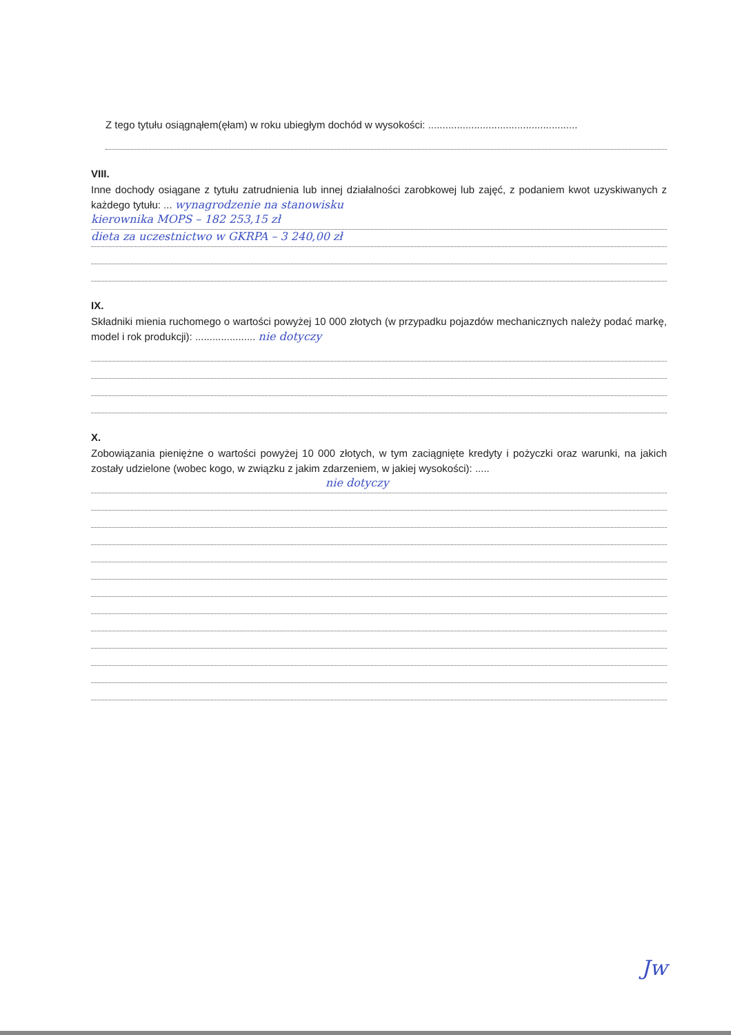Z tego tytułu osiągnąłem(ęłam) w roku ubiegłym dochód w wysokości: ....................................................
VIII.
Inne dochody osiągane z tytułu zatrudnienia lub innej działalności zarobkowej lub zajęć, z podaniem kwot uzyskiwanych z każdego tytułu: ... wynagrodzenie na stanowisku
kierownika MOPS – 182 253,15 zł
dieta za uczestnictwo w GKRPA – 3 240,00 zł
IX.
Składniki mienia ruchomego o wartości powyżej 10 000 złotych (w przypadku pojazdów mechanicznych należy podać markę, model i rok produkcji): ..................... nie dotyczy
X.
Zobowiązania pieniężne o wartości powyżej 10 000 złotych, w tym zaciągnięte kredyty i pożyczki oraz warunki, na jakich zostały udzielone (wobec kogo, w związku z jakim zdarzeniem, w jakiej wysokości): .....
nie dotyczy
Jw